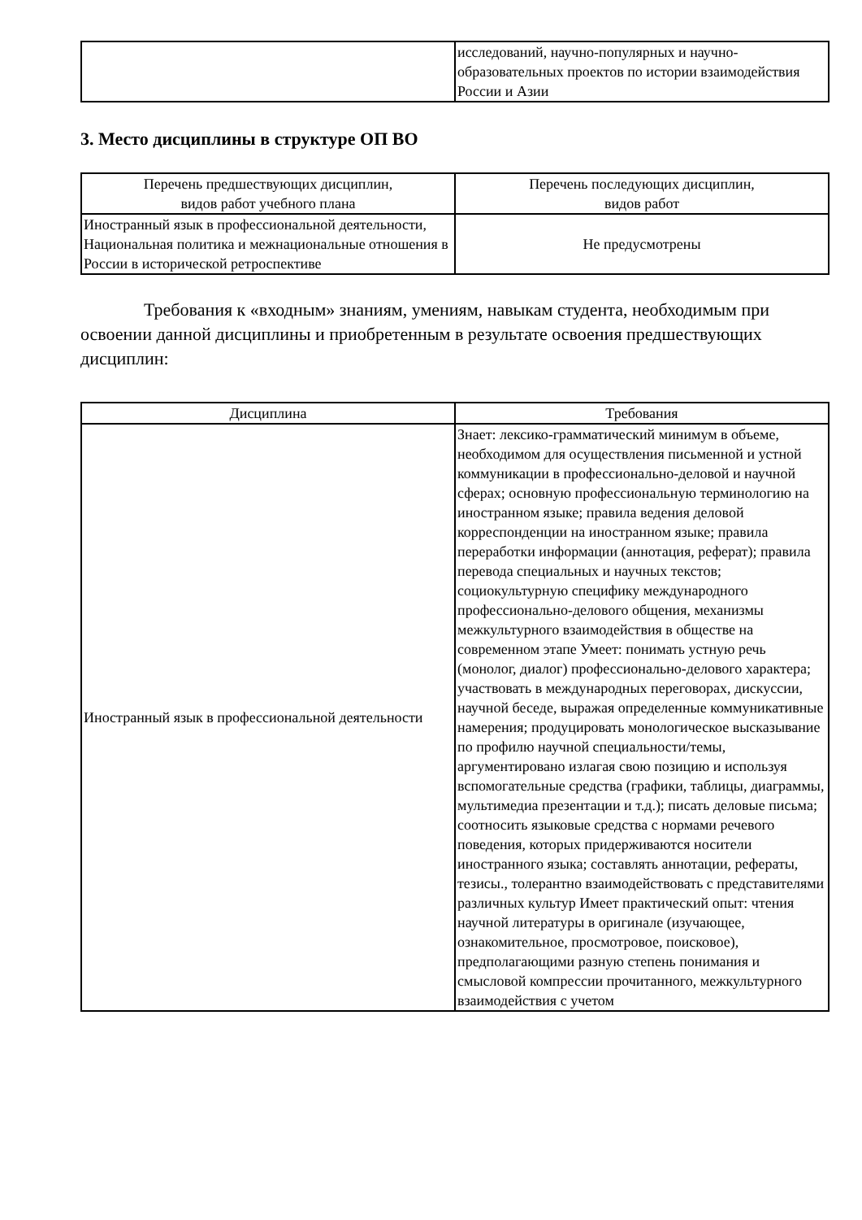| | исследований, научно-популярных и научно-образовательных проектов по истории взаимодействия России и Азии |
3. Место дисциплины в структуре ОП ВО
| Перечень предшествующих дисциплин, видов работ учебного плана | Перечень последующих дисциплин, видов работ |
| --- | --- |
| Иностранный язык в профессиональной деятельности, Национальная политика и межнациональные отношения в России в исторической ретроспективе | Не предусмотрены |
Требования к «входным» знаниям, умениям, навыкам студента, необходимым при освоении данной дисциплины и приобретенным в результате освоения предшествующих дисциплин:
| Дисциплина | Требования |
| --- | --- |
| Иностранный язык в профессиональной деятельности | Знает: лексико-грамматический минимум в объеме, необходимом для осуществления письменной и устной коммуникации в профессионально-деловой и научной сферах; основную профессиональную терминологию на иностранном языке; правила ведения деловой корреспонденции на иностранном языке; правила переработки информации (аннотация, реферат); правила перевода специальных и научных текстов; социокультурную специфику международного профессионально-делового общения, механизмы межкультурного взаимодействия в обществе на современном этапе Умеет: понимать устную речь (монолог, диалог) профессионально-делового характера; участвовать в международных переговорах, дискуссии, научной беседе, выражая определенные коммуникативные намерения; продуцировать монологическое высказывание по профилю научной специальности/темы, аргументировано излагая свою позицию и используя вспомогательные средства (графики, таблицы, диаграммы, мультимедиа презентации и т.д.); писать деловые письма; соотносить языковые средства с нормами речевого поведения, которых придерживаются носители иностранного языка; составлять аннотации, рефераты, тезисы., толерантно взаимодействовать с представителями различных культур Имеет практический опыт: чтения научной литературы в оригинале (изучающее, ознакомительное, просмотровое, поисковое), предполагающими разную степень понимания и смысловой компрессии прочитанного, межкультурного взаимодействия с учетом |